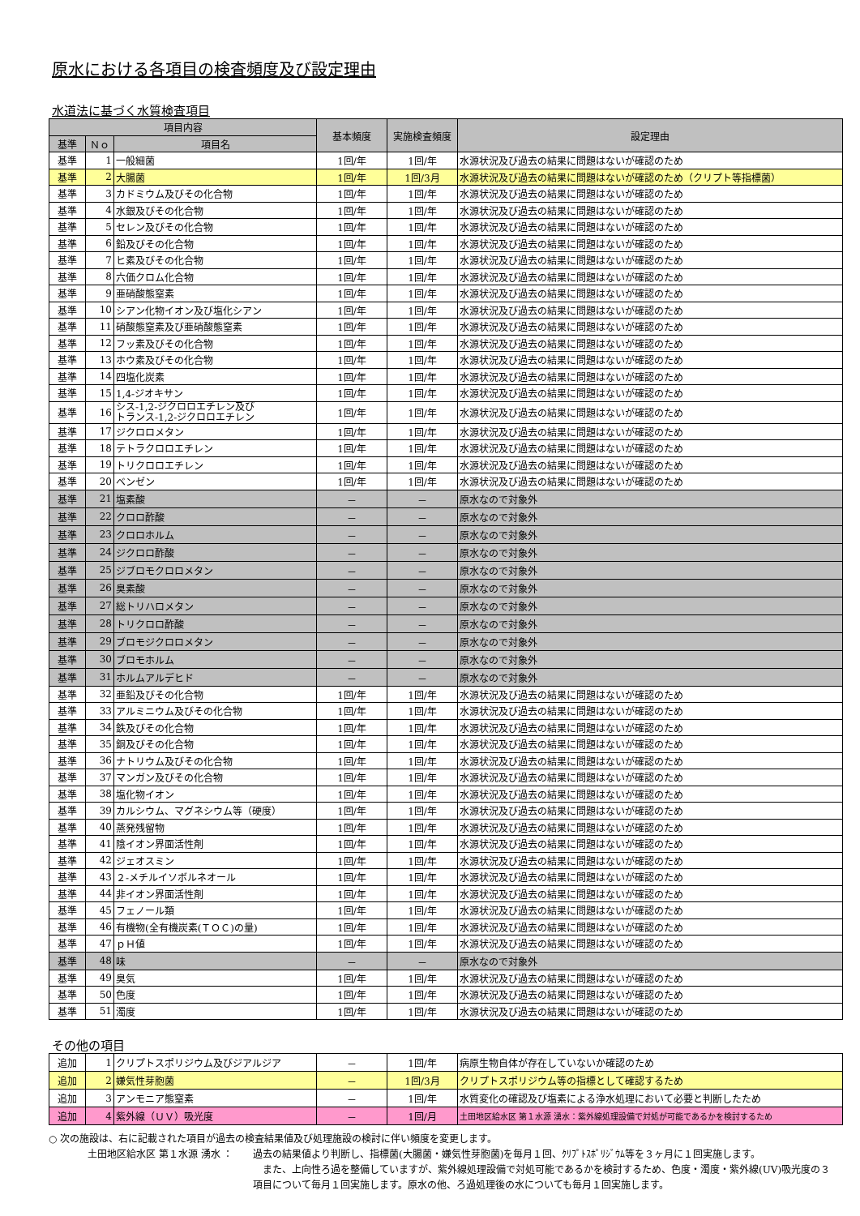原水における各項目の検査頻度及び設定理由
水道法に基づく水質検査項目
| 項目内容 | | | 基本頻度 | 実施検査頻度 | 設定理由 |
| --- | --- | --- | --- | --- | --- |
| 基準 | Ｎｏ | 項目名 | | | |
| 基準 | 1 | 一般細菌 | 1回/年 | 1回/年 | 水源状況及び過去の結果に問題はないが確認のため |
| 基準 | 2 | 大腸菌 | 1回/年 | 1回/3月 | 水源状況及び過去の結果に問題はないが確認のため（クリプト等指標菌） |
| 基準 | 3 | カドミウム及びその化合物 | 1回/年 | 1回/年 | 水源状況及び過去の結果に問題はないが確認のため |
| 基準 | 4 | 水銀及びその化合物 | 1回/年 | 1回/年 | 水源状況及び過去の結果に問題はないが確認のため |
| 基準 | 5 | セレン及びその化合物 | 1回/年 | 1回/年 | 水源状況及び過去の結果に問題はないが確認のため |
| 基準 | 6 | 鉛及びその化合物 | 1回/年 | 1回/年 | 水源状況及び過去の結果に問題はないが確認のため |
| 基準 | 7 | ヒ素及びその化合物 | 1回/年 | 1回/年 | 水源状況及び過去の結果に問題はないが確認のため |
| 基準 | 8 | 六価クロム化合物 | 1回/年 | 1回/年 | 水源状況及び過去の結果に問題はないが確認のため |
| 基準 | 9 | 亜硝酸態窒素 | 1回/年 | 1回/年 | 水源状況及び過去の結果に問題はないが確認のため |
| 基準 | 10 | シアン化物イオン及び塩化シアン | 1回/年 | 1回/年 | 水源状況及び過去の結果に問題はないが確認のため |
| 基準 | 11 | 硝酸態窒素及び亜硝酸態窒素 | 1回/年 | 1回/年 | 水源状況及び過去の結果に問題はないが確認のため |
| 基準 | 12 | フッ素及びその化合物 | 1回/年 | 1回/年 | 水源状況及び過去の結果に問題はないが確認のため |
| 基準 | 13 | ホウ素及びその化合物 | 1回/年 | 1回/年 | 水源状況及び過去の結果に問題はないが確認のため |
| 基準 | 14 | 四塩化炭素 | 1回/年 | 1回/年 | 水源状況及び過去の結果に問題はないが確認のため |
| 基準 | 15 | 1,4-ジオキサン | 1回/年 | 1回/年 | 水源状況及び過去の結果に問題はないが確認のため |
| 基準 | 16 | シス-1,2-ジクロロエチレン及び トランス-1,2-ジクロロエチレン | 1回/年 | 1回/年 | 水源状況及び過去の結果に問題はないが確認のため |
| 基準 | 17 | ジクロロメタン | 1回/年 | 1回/年 | 水源状況及び過去の結果に問題はないが確認のため |
| 基準 | 18 | テトラクロロエチレン | 1回/年 | 1回/年 | 水源状況及び過去の結果に問題はないが確認のため |
| 基準 | 19 | トリクロロエチレン | 1回/年 | 1回/年 | 水源状況及び過去の結果に問題はないが確認のため |
| 基準 | 20 | ベンゼン | 1回/年 | 1回/年 | 水源状況及び過去の結果に問題はないが確認のため |
| 基準 | 21 | 塩素酸 | － | － | 原水なので対象外 |
| 基準 | 22 | クロロ酢酸 | － | － | 原水なので対象外 |
| 基準 | 23 | クロロホルム | － | － | 原水なので対象外 |
| 基準 | 24 | ジクロロ酢酸 | － | － | 原水なので対象外 |
| 基準 | 25 | ジブロモクロロメタン | － | － | 原水なので対象外 |
| 基準 | 26 | 臭素酸 | － | － | 原水なので対象外 |
| 基準 | 27 | 総トリハロメタン | － | － | 原水なので対象外 |
| 基準 | 28 | トリクロロ酢酸 | － | － | 原水なので対象外 |
| 基準 | 29 | ブロモジクロロメタン | － | － | 原水なので対象外 |
| 基準 | 30 | ブロモホルム | － | － | 原水なので対象外 |
| 基準 | 31 | ホルムアルデヒド | － | － | 原水なので対象外 |
| 基準 | 32 | 亜鉛及びその化合物 | 1回/年 | 1回/年 | 水源状況及び過去の結果に問題はないが確認のため |
| 基準 | 33 | アルミニウム及びその化合物 | 1回/年 | 1回/年 | 水源状況及び過去の結果に問題はないが確認のため |
| 基準 | 34 | 鉄及びその化合物 | 1回/年 | 1回/年 | 水源状況及び過去の結果に問題はないが確認のため |
| 基準 | 35 | 銅及びその化合物 | 1回/年 | 1回/年 | 水源状況及び過去の結果に問題はないが確認のため |
| 基準 | 36 | ナトリウム及びその化合物 | 1回/年 | 1回/年 | 水源状況及び過去の結果に問題はないが確認のため |
| 基準 | 37 | マンガン及びその化合物 | 1回/年 | 1回/年 | 水源状況及び過去の結果に問題はないが確認のため |
| 基準 | 38 | 塩化物イオン | 1回/年 | 1回/年 | 水源状況及び過去の結果に問題はないが確認のため |
| 基準 | 39 | カルシウム、マグネシウム等（硬度） | 1回/年 | 1回/年 | 水源状況及び過去の結果に問題はないが確認のため |
| 基準 | 40 | 蒸発残留物 | 1回/年 | 1回/年 | 水源状況及び過去の結果に問題はないが確認のため |
| 基準 | 41 | 陰イオン界面活性剤 | 1回/年 | 1回/年 | 水源状況及び過去の結果に問題はないが確認のため |
| 基準 | 42 | ジェオスミン | 1回/年 | 1回/年 | 水源状況及び過去の結果に問題はないが確認のため |
| 基準 | 43 | ２-メチルイソボルネオール | 1回/年 | 1回/年 | 水源状況及び過去の結果に問題はないが確認のため |
| 基準 | 44 | 非イオン界面活性剤 | 1回/年 | 1回/年 | 水源状況及び過去の結果に問題はないが確認のため |
| 基準 | 45 | フェノール類 | 1回/年 | 1回/年 | 水源状況及び過去の結果に問題はないが確認のため |
| 基準 | 46 | 有機物(全有機炭素(ＴＯＣ)の量) | 1回/年 | 1回/年 | 水源状況及び過去の結果に問題はないが確認のため |
| 基準 | 47 | ｐＨ値 | 1回/年 | 1回/年 | 水源状況及び過去の結果に問題はないが確認のため |
| 基準 | 48 | 味 | － | － | 原水なので対象外 |
| 基準 | 49 | 臭気 | 1回/年 | 1回/年 | 水源状況及び過去の結果に問題はないが確認のため |
| 基準 | 50 | 色度 | 1回/年 | 1回/年 | 水源状況及び過去の結果に問題はないが確認のため |
| 基準 | 51 | 濁度 | 1回/年 | 1回/年 | 水源状況及び過去の結果に問題はないが確認のため |
その他の項目
| 追加 | 1 | クリプトスポリジウム及びジアルジア | － | 1回/年 | 病原生物自体が存在していないか確認のため |
| 追加 | 2 | 嫌気性芽胞菌 | － | 1回/3月 | クリプトスポリジウム等の指標として確認するため |
| 追加 | 3 | アンモニア態窒素 | － | 1回/年 | 水質変化の確認及び塩素による浄水処理において必要と判断したため |
| 追加 | 4 | 紫外線（ＵＶ）吸光度 | － | 1回/月 | 土田地区給水区 第１水源 湧水：紫外線処理設備で対処が可能であるかを検討するため |
○ 次の施設は、右に記載された項目が過去の検査結果値及び処理施設の検討に伴い頻度を変更します。
土田地区給水区 第１水源 湧水 ： 過去の結果値より判断し、指標菌(大腸菌・嫌気性芽胞菌)を毎月１回、ｸﾘﾌﾟﾄｽﾎﾟﾘｼﾞｳﾑ等を３ヶ月に１回実施します。
　また、上向性ろ過を整備していますが、紫外線処理設備で対処可能であるかを検討するため、色度・濁度・紫外線(UV)吸光度の３項目について毎月１回実施します。原水の他、ろ過処理後の水についても毎月１回実施します。